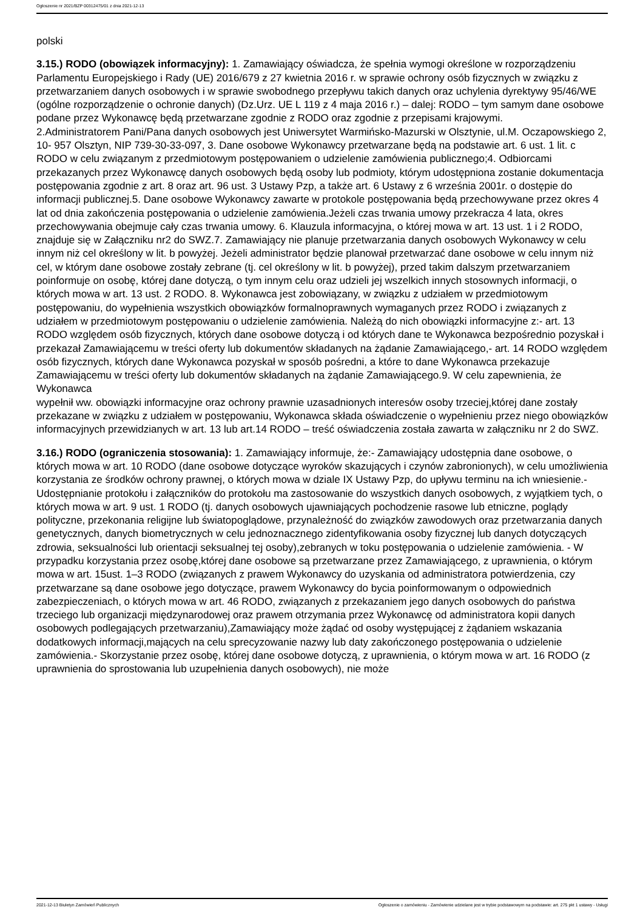Ogłoszenie nr 2021/BZP 00312475/01 z dnia 2021-12-13
polski
3.15.) RODO (obowiązek informacyjny): 1. Zamawiający oświadcza, że spełnia wymogi określone w rozporządzeniu Parlamentu Europejskiego i Rady (UE) 2016/679 z 27 kwietnia 2016 r. w sprawie ochrony osób fizycznych w związku z przetwarzaniem danych osobowych i w sprawie swobodnego przepływu takich danych oraz uchylenia dyrektywy 95/46/WE (ogólne rozporządzenie o ochronie danych) (Dz.Urz. UE L 119 z 4 maja 2016 r.) – dalej: RODO – tym samym dane osobowe podane przez Wykonawcę będą przetwarzane zgodnie z RODO oraz zgodnie z przepisami krajowymi.
2.Administratorem Pani/Pana danych osobowych jest Uniwersytet Warmińsko-Mazurski w Olsztynie, ul.M. Oczapowskiego 2, 10- 957 Olsztyn, NIP 739-30-33-097, 3. Dane osobowe Wykonawcy przetwarzane będą na podstawie art. 6 ust. 1 lit. c RODO w celu związanym z przedmiotowym postępowaniem o udzielenie zamówienia publicznego;4. Odbiorcami przekazanych przez Wykonawcę danych osobowych będą osoby lub podmioty, którym udostępniona zostanie dokumentacja postępowania zgodnie z art. 8 oraz art. 96 ust. 3 Ustawy Pzp, a także art. 6 Ustawy z 6 września 2001r. o dostępie do informacji publicznej.5. Dane osobowe Wykonawcy zawarte w protokole postępowania będą przechowywane przez okres 4 lat od dnia zakończenia postępowania o udzielenie zamówienia.Jeżeli czas trwania umowy przekracza 4 lata, okres przechowywania obejmuje cały czas trwania umowy. 6. Klauzula informacyjna, o której mowa w art. 13 ust. 1 i 2 RODO, znajduje się w Załączniku nr2 do SWZ.7. Zamawiający nie planuje przetwarzania danych osobowych Wykonawcy w celu innym niż cel określony w lit. b powyżej. Jeżeli administrator będzie planował przetwarzać dane osobowe w celu innym niż cel, w którym dane osobowe zostały zebrane (tj. cel określony w lit. b powyżej), przed takim dalszym przetwarzaniem poinformuje on osobę, której dane dotyczą, o tym innym celu oraz udzieli jej wszelkich innych stosownych informacji, o których mowa w art. 13 ust. 2 RODO. 8. Wykonawca jest zobowiązany, w związku z udziałem w przedmiotowym postępowaniu, do wypełnienia wszystkich obowiązków formalnoprawnych wymaganych przez RODO i związanych z udziałem w przedmiotowym postępowaniu o udzielenie zamówienia. Należą do nich obowiązki informacyjne z:- art. 13 RODO względem osób fizycznych, których dane osobowe dotyczą i od których dane te Wykonawca bezpośrednio pozyskał i przekazał Zamawiającemu w treści oferty lub dokumentów składanych na żądanie Zamawiającego,- art. 14 RODO względem osób fizycznych, których dane Wykonawca pozyskał w sposób pośredni, a które to dane Wykonawca przekazuje Zamawiającemu w treści oferty lub dokumentów składanych na żądanie Zamawiającego.9. W celu zapewnienia, że Wykonawca
wypełnił ww. obowiązki informacyjne oraz ochrony prawnie uzasadnionych interesów osoby trzeciej,której dane zostały przekazane w związku z udziałem w postępowaniu, Wykonawca składa oświadczenie o wypełnieniu przez niego obowiązków informacyjnych przewidzianych w art. 13 lub art.14 RODO – treść oświadczenia została zawarta w załączniku nr 2 do SWZ.
3.16.) RODO (ograniczenia stosowania): 1. Zamawiający informuje, że:- Zamawiający udostępnia dane osobowe, o których mowa w art. 10 RODO (dane osobowe dotyczące wyroków skazujących i czynów zabronionych), w celu umożliwienia korzystania ze środków ochrony prawnej, o których mowa w dziale IX Ustawy Pzp, do upływu terminu na ich wniesienie.- Udostępnianie protokołu i załączników do protokołu ma zastosowanie do wszystkich danych osobowych, z wyjątkiem tych, o których mowa w art. 9 ust. 1 RODO (tj. danych osobowych ujawniających pochodzenie rasowe lub etniczne, poglądy polityczne, przekonania religijne lub światopoglądowe, przynależność do związków zawodowych oraz przetwarzania danych genetycznych, danych biometrycznych w celu jednoznacznego zidentyfikowania osoby fizycznej lub danych dotyczących zdrowia, seksualności lub orientacji seksualnej tej osoby),zebranych w toku postępowania o udzielenie zamówienia. - W przypadku korzystania przez osobę,której dane osobowe są przetwarzane przez Zamawiającego, z uprawnienia, o którym mowa w art. 15ust. 1–3 RODO (związanych z prawem Wykonawcy do uzyskania od administratora potwierdzenia, czy przetwarzane są dane osobowe jego dotyczące, prawem Wykonawcy do bycia poinformowanym o odpowiednich zabezpieczeniach, o których mowa w art. 46 RODO, związanych z przekazaniem jego danych osobowych do państwa trzeciego lub organizacji międzynarodowej oraz prawem otrzymania przez Wykonawcę od administratora kopii danych osobowych podlegających przetwarzaniu),Zamawiający może żądać od osoby występującej z żądaniem wskazania dodatkowych informacji,mających na celu sprecyzowanie nazwy lub daty zakończonego postępowania o udzielenie zamówienia.- Skorzystanie przez osobę, której dane osobowe dotyczą, z uprawnienia, o którym mowa w art. 16 RODO (z uprawnienia do sprostowania lub uzupełnienia danych osobowych), nie może
2021-12-13 Biuletyn Zamówień Publicznych Ogłoszenie o zamówieniu - Zamówienie udzielane jest w trybie podstawowym na podstawie: art. 275 pkt 1 ustawy - Usługi